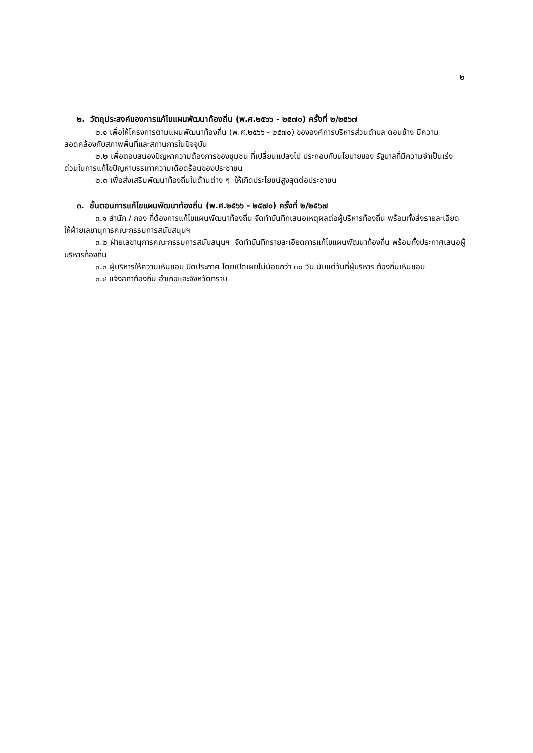๒
๒. วัตถุประสงค์ของการแก้ไขแผนพัฒนาท้องถิ่น (พ.ศ.๒๕๖๖ - ๒๕๗๐) ครั้งที่ ๒/๒๕๖๗
๒.๑ เพื่อให้โครงการตามแผนพัฒนาท้องถิ่น (พ.ศ.๒๕๖๖ - ๒๕๗๐) ขององค์การบริหารส่วนตำบล ดอนช้าง มีความสอดคล้องกับสภาพพื้นที่และสถานการในปัจจุบัน
๒.๒ เพื่อตอบสนองปัญหาความต้องการของชุมชน ที่เปลี่ยนแปลงไป ประกอบกับนโยบายของ รัฐบาลที่มีความจำเป็นเร่งด่วนในการแก้ไขปัญหาบรรเทาความเดือดร้อนของประชาชน
๒.๓ เพื่อส่งเสริมพัฒนาท้องถิ่นในด้านต่าง ๆ ให้เกิดประโยชน์สูงสุดต่อประชาชน
๓. ขั้นตอนการแก้ไขแผนพัฒนาท้องถิ่น (พ.ศ.๒๕๖๖ - ๒๕๗๐) ครั้งที่ ๒/๒๕๖๗
๓.๑ สำนัก / กอง ที่ต้องการแก้ไขแผนพัฒนาท้องถิ่น จัดทำบันทึกเสนอเหตุผลต่อผู้บริหารท้องถิ่น พร้อมทั้งส่งรายละเอียด ให้ฝ่ายเลขานุการคณะกรรมการสนับสนุนฯ
๓.๒ ฝ่ายเลขานุการคณะกรรมการสนับสนุนฯ จัดทำบันทึกรายละเอียดการแก้ไขแผนพัฒนาท้องถิ่น พร้อมทั้งประกาศเสนอผู้บริหารท้องถิ่น
๓.๓ ผู้บริหารให้ความเห็นชอบ ปิดประกาศ โดยเปิดเผยไม่น้อยกว่า ๓๐ วัน นับแต่วันที่ผู้บริหาร ท้องถิ่นเห็นชอบ
๓.๔ แจ้งสภาท้องถิ่น อำเภอและจังหวัดทราบ